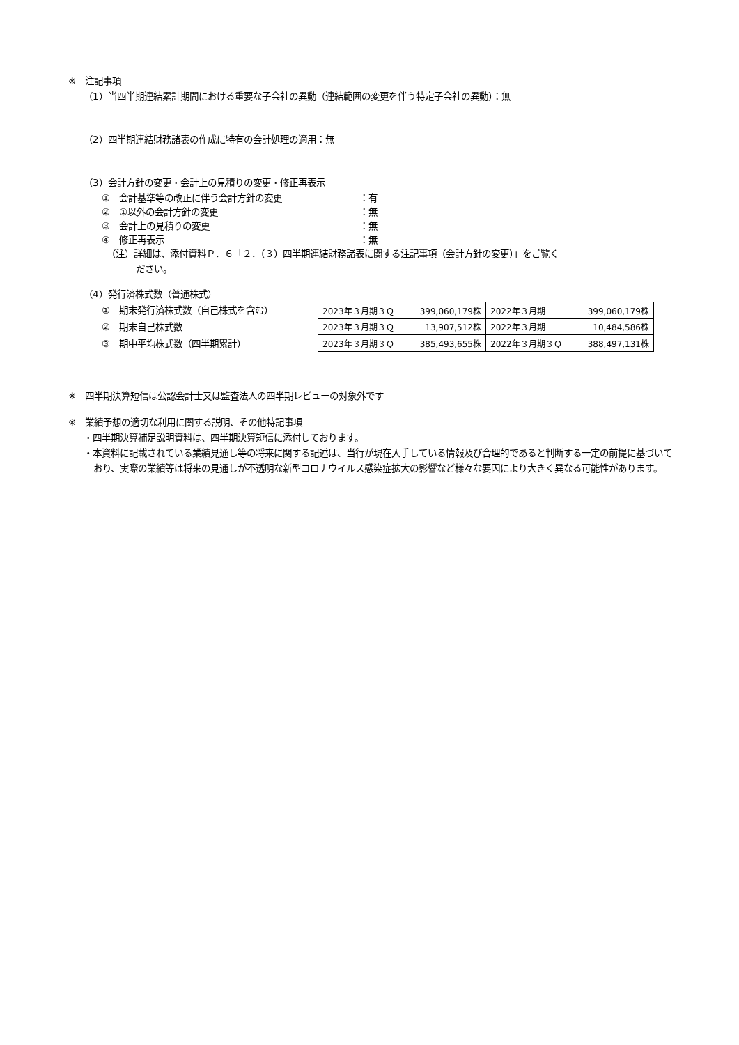※　注記事項
（1）当四半期連結累計期間における重要な子会社の異動（連結範囲の変更を伴う特定子会社の異動）：無
（2）四半期連結財務諸表の作成に特有の会計処理の適用：無
（3）会計方針の変更・会計上の見積りの変更・修正再表示
①　会計基準等の改正に伴う会計方針の変更 ：有
②　①以外の会計方針の変更 ：無
③　会計上の見積りの変更 ：無
④　修正再表示 ：無
（注）詳細は、添付資料Ｐ．６「２．（３）四半期連結財務諸表に関する注記事項（会計方針の変更）」をご覧く
ださい。
（4）発行済株式数（普通株式）
①　期末発行済株式数（自己株式を含む）
②　期末自己株式数
③　期中平均株式数（四半期累計）
| 2023年３月期３Ｑ | 399,060,179株 | 2022年３月期 | 399,060,179株 |
| 2023年３月期３Ｑ | 13,907,512株 | 2022年３月期 | 10,484,586株 |
| 2023年３月期３Ｑ | 385,493,655株 | 2022年３月期３Ｑ | 388,497,131株 |
※　四半期決算短信は公認会計士又は監査法人の四半期レビューの対象外です
※　業績予想の適切な利用に関する説明、その他特記事項
・四半期決算補足説明資料は、四半期決算短信に添付しております。
・本資料に記載されている業績見通し等の将来に関する記述は、当行が現在入手している情報及び合理的であると判断する一定の前提に基づいており、実際の業績等は将来の見通しが不透明な新型コロナウイルス感染症拡大の影響など様々な要因により大きく異なる可能性があります。